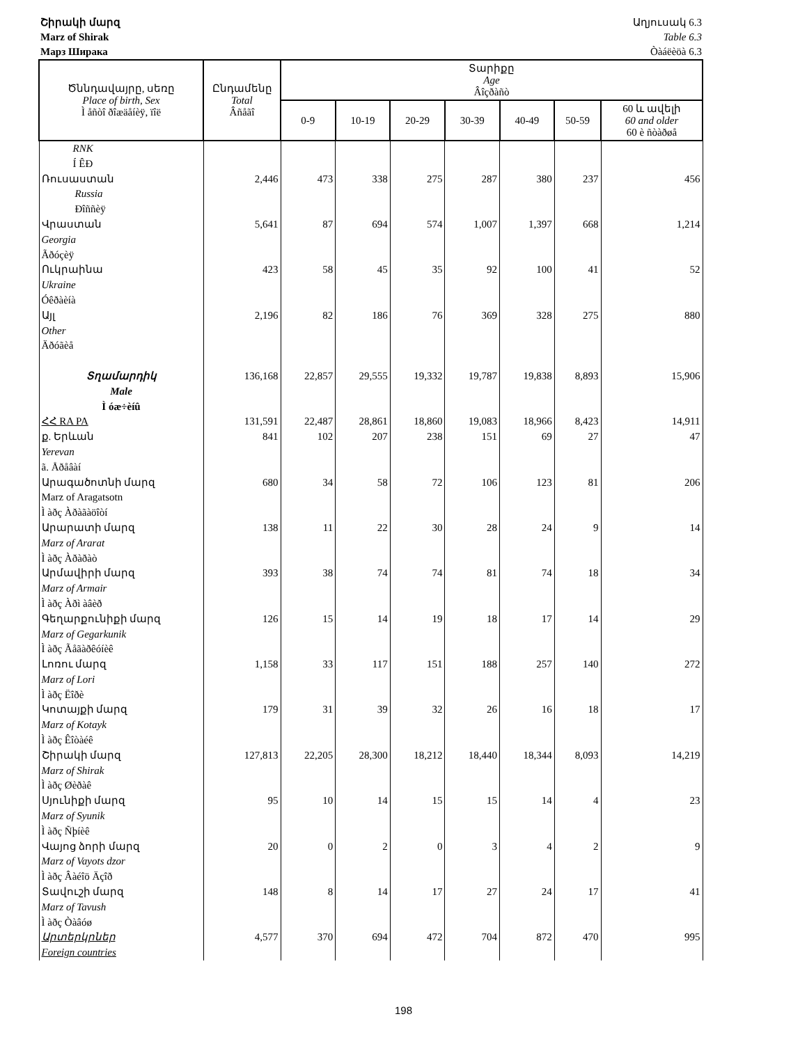Շիրակի մարզ
Marz of Shirak
Марз Ширака
Աղյուսակ 6.3
Table 6.3
Òàáëèöà 6.3
| Ծննդավայրը, սեռը Place of birth, Sex Ì åñòî ðîæäåíèÿ, ïîë | Ընդամենը Total Âñåãî | Տարիքը Age Âîçðàñò | | | | | | |
| --- | --- | --- | --- | --- | --- | --- | --- | --- |
| | | 0-9 | 10-19 | 20-29 | 30-39 | 40-49 | 50-59 | 60 և ավելի 60 and older 60 è ñòàðøå |
| RNK Í ÊÐ | | | | | | | | |
| Ռուսաստան Russia Ðîññèÿ | 2,446 | 473 | 338 | 275 | 287 | 380 | 237 | 456 |
| Վրաստան Georgia Ãðóçèÿ | 5,641 | 87 | 694 | 574 | 1,007 | 1,397 | 668 | 1,214 |
| Ուկրաինա Ukraine Óêðàèíà | 423 | 58 | 45 | 35 | 92 | 100 | 41 | 52 |
| Այլ Other Äðóãèå | 2,196 | 82 | 186 | 76 | 369 | 328 | 275 | 880 |
| Տղամարդիկ Male Ì óæ÷èíû | 136,168 | 22,857 | 29,555 | 19,332 | 19,787 | 19,838 | 8,893 | 15,906 |
| ՀՀ RA PA | 131,591 | 22,487 | 28,861 | 18,860 | 19,083 | 18,966 | 8,423 | 14,911 |
| ք. Երևան Yerevan ã. Åðåâàí | 841 | 102 | 207 | 238 | 151 | 69 | 27 | 47 |
| Արագածոտնի մարզ Marz of Aragatsotn Ì àðç Àðàãàöîòí | 680 | 34 | 58 | 72 | 106 | 123 | 81 | 206 |
| Արարատի մարզ Marz of Ararat Ì àðç Àðàðàò | 138 | 11 | 22 | 30 | 28 | 24 | 9 | 14 |
| Արմավիրի մարզ Marz of Armair Ì àðç Àðì àâèð | 393 | 38 | 74 | 74 | 81 | 74 | 18 | 34 |
| Գեղարքունիքի մարզ Marz of Gegarkunik Ì àðç Ãåãàðêóíèê | 126 | 15 | 14 | 19 | 18 | 17 | 14 | 29 |
| Լոռու մարզ Marz of Lori Ì àðç Ëîðè | 1,158 | 33 | 117 | 151 | 188 | 257 | 140 | 272 |
| Կոտայքի մարզ Marz of Kotayk Ì àðç Êîòàéê | 179 | 31 | 39 | 32 | 26 | 16 | 18 | 17 |
| Շիրակի մարզ Marz of Shirak Ì àðç Øèðàê | 127,813 | 22,205 | 28,300 | 18,212 | 18,440 | 18,344 | 8,093 | 14,219 |
| Սյունիքի մարզ Marz of Syunik Ì àðç Ñþíèê | 95 | 10 | 14 | 15 | 15 | 14 | 4 | 23 |
| Վայոց ձորի մարզ Marz of Vayots dzor Ì àðç Âàéîö Äçîð | 20 | 0 | 2 | 0 | 3 | 4 | 2 | 9 |
| Տավուշի մարզ Marz of Tavush Ì àðç Òàâóø | 148 | 8 | 14 | 17 | 27 | 24 | 17 | 41 |
| Արտերկրներ Foreign countries | 4,577 | 370 | 694 | 472 | 704 | 872 | 470 | 995 |
198